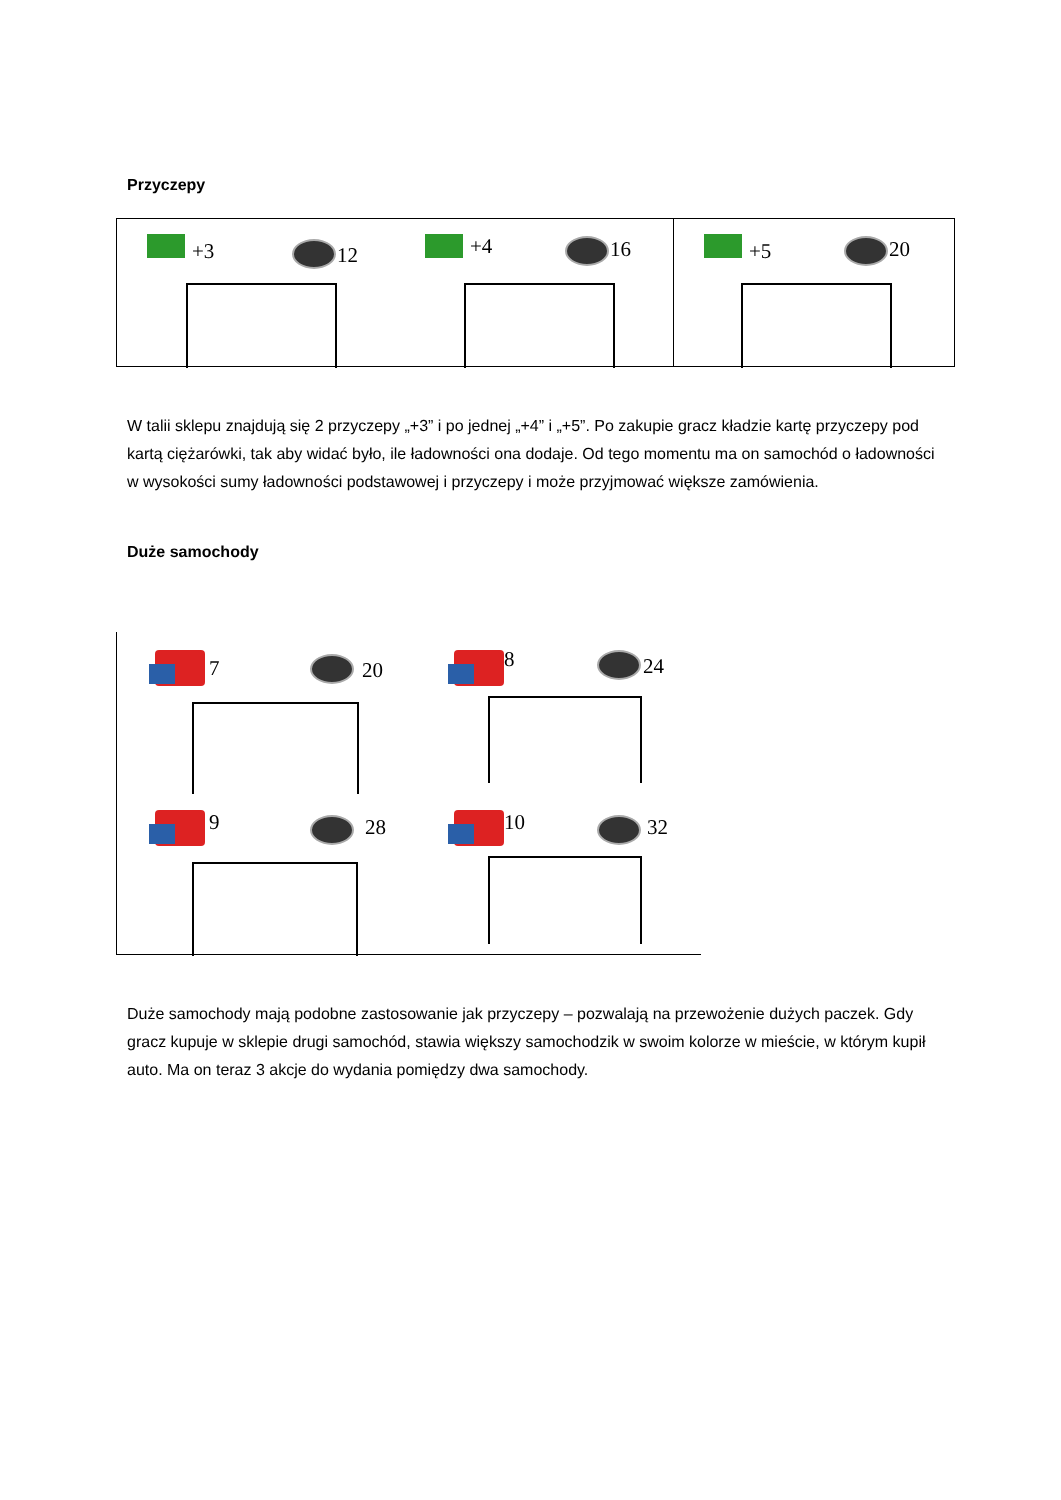Przyczepy
+3 12
+4 16
+5 20
W talii sklepu znajdują się 2 przyczepy „+3” i po jednej „+4” i „+5”. Po zakupie gracz kładzie kartę przyczepy pod kartą ciężarówki, tak aby widać było, ile ładowności ona dodaje. Od tego momentu ma on samochód o ładowności w wysokości sumy ładowności podstawowej i przyczepy i może przyjmować większe zamówienia.
Duże samochody
7 20 8 24
9 28 10 32
Duże samochody mają podobne zastosowanie jak przyczepy – pozwalają na przewożenie dużych paczek. Gdy gracz kupuje w sklepie drugi samochód, stawia większy samochodzik w swoim kolorze w mieście, w którym kupił auto. Ma on teraz 3 akcje do wydania pomiędzy dwa samochody.